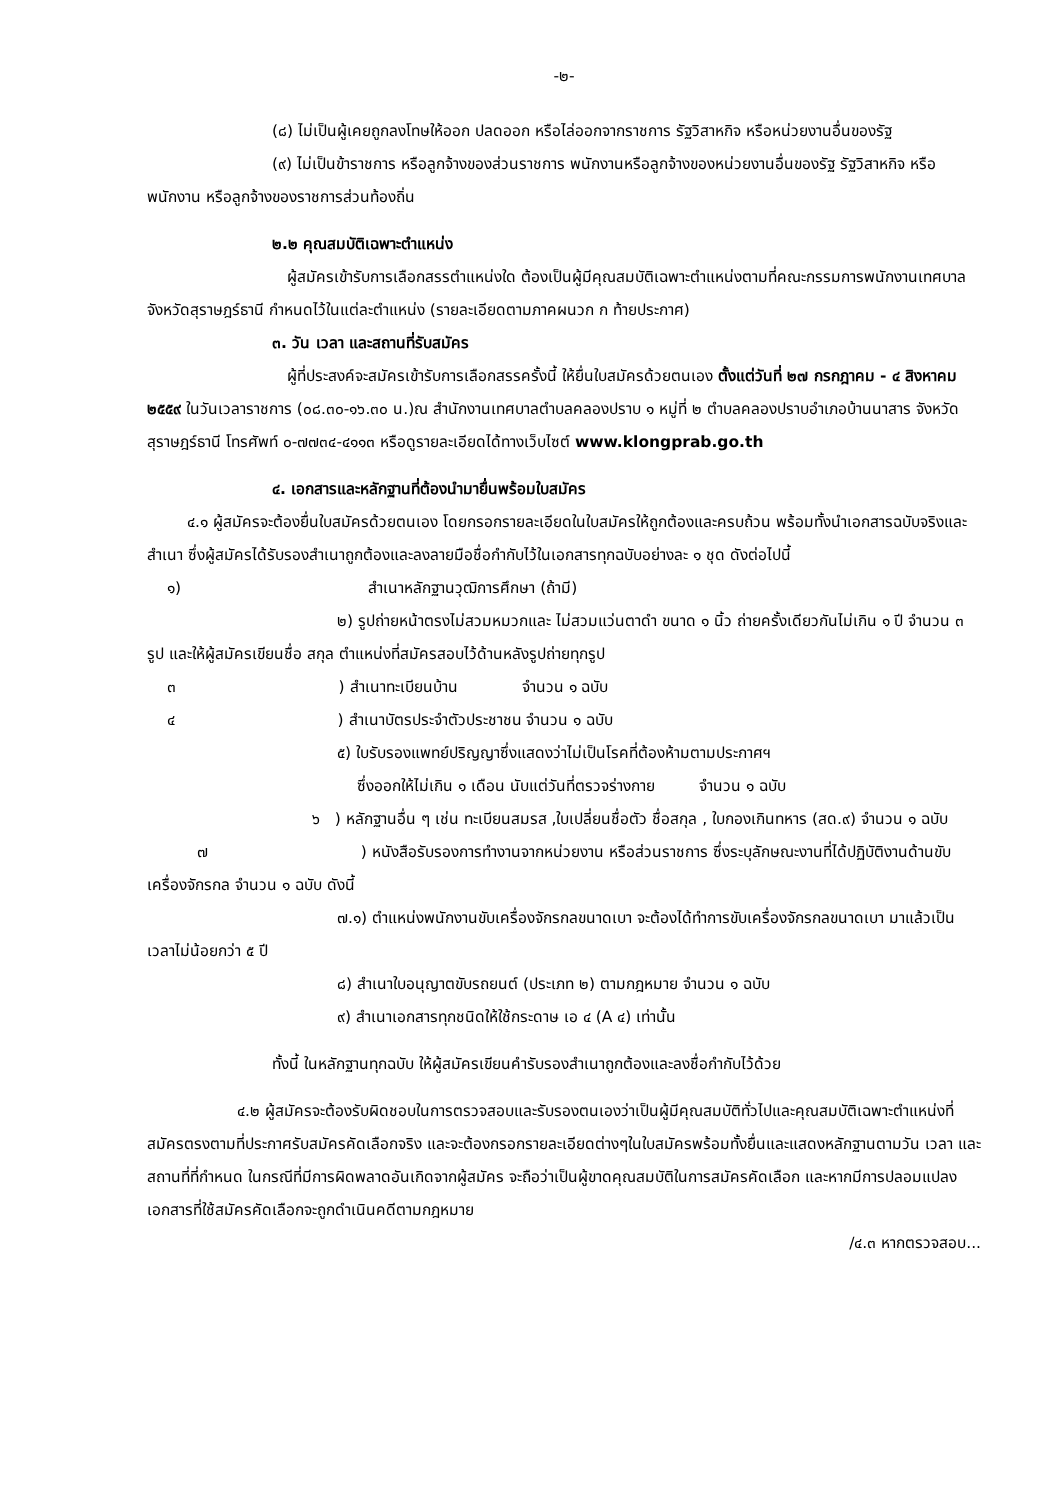-๒-
(๘) ไม่เป็นผู้เคยถูกลงโทษให้ออก ปลดออก หรือไล่ออกจากราชการ รัฐวิสาหกิจ หรือหน่วยงานอื่นของรัฐ
(๙) ไม่เป็นข้าราชการ หรือลูกจ้างของส่วนราชการ พนักงานหรือลูกจ้างของหน่วยงานอื่นของรัฐ รัฐวิสาหกิจ หรือพนักงาน หรือลูกจ้างของราชการส่วนท้องถิ่น
๒.๒ คุณสมบัติเฉพาะตำแหน่ง
ผู้สมัครเข้ารับการเลือกสรรตำแหน่งใด ต้องเป็นผู้มีคุณสมบัติเฉพาะตำแหน่งตามที่คณะกรรมการพนักงานเทศบาลจังหวัดสุราษฎร์ธานี กำหนดไว้ในแต่ละตำแหน่ง (รายละเอียดตามภาคผนวก ก ท้ายประกาศ)
๓. วัน เวลา และสถานที่รับสมัคร
ผู้ที่ประสงค์จะสมัครเข้ารับการเลือกสรรครั้งนี้ ให้ยื่นใบสมัครด้วยตนเอง ตั้งแต่วันที่ ๒๗ กรกฎาคม - ๔ สิงหาคม ๒๕๕๙ ในวันเวลาราชการ (๐๘.๓๐-๑๖.๓๐ น.)ณ สำนักงานเทศบาลตำบลคลองปราบ ๑ หมู่ที่ ๒ ตำบลคลองปราบอำเภอบ้านนาสาร จังหวัดสุราษฎร์ธานี โทรศัพท์ ๐-๗๗๓๔-๔๑๑๓ หรือดูรายละเอียดได้ทางเว็บไซต์ www.klongprab.go.th
๔. เอกสารและหลักฐานที่ต้องนำมายื่นพร้อมใบสมัคร
๔.๑ ผู้สมัครจะต้องยื่นใบสมัครด้วยตนเอง โดยกรอกรายละเอียดในใบสมัครให้ถูกต้องและครบถ้วน พร้อมทั้งนำเอกสารฉบับจริงและสำเนา ซึ่งผู้สมัครได้รับรองสำเนาถูกต้องและลงลายมือชื่อกำกับไว้ในเอกสารทุกฉบับอย่างละ ๑ ชุด ดังต่อไปนี้
๑) สำเนาหลักฐานวุฒิการศึกษา (ถ้ามี)
๒) รูปถ่ายหน้าตรงไม่สวมหมวกและ ไม่สวมแว่นตาดำ ขนาด ๑ นิ้ว ถ่ายครั้งเดียวกันไม่เกิน ๑ ปี จำนวน ๓ รูป และให้ผู้สมัครเขียนชื่อ สกุล ตำแหน่งที่สมัครสอบไว้ด้านหลังรูปถ่ายทุกรูป
๓ ) สำเนาทะเบียนบ้าน จำนวน ๑ ฉบับ
๔ ) สำเนาบัตรประจำตัวประชาชน จำนวน ๑ ฉบับ
๕) ใบรับรองแพทย์ปริญญาซึ่งแสดงว่าไม่เป็นโรคที่ต้องห้ามตามประกาศฯ
ซึ่งออกให้ไม่เกิน ๑ เดือน นับแต่วันที่ตรวจร่างกาย จำนวน ๑ ฉบับ
๖ ) หลักฐานอื่น ๆ เช่น ทะเบียนสมรส ,ใบเปลี่ยนชื่อตัว ชื่อสกุล , ใบกองเกินทหาร (สด.๙) จำนวน ๑ ฉบับ
๗ ) หนังสือรับรองการทำงานจากหน่วยงาน หรือส่วนราชการ ซึ่งระบุลักษณะงานที่ได้ปฏิบัติงานด้านขับเครื่องจักรกล จำนวน ๑ ฉบับ ดังนี้
๗.๑) ตำแหน่งพนักงานขับเครื่องจักรกลขนาดเบา จะต้องได้ทำการขับเครื่องจักรกลขนาดเบา มาแล้วเป็นเวลาไม่น้อยกว่า ๕ ปี
๘) สำเนาใบอนุญาตขับรถยนต์ (ประเภท ๒) ตามกฎหมาย จำนวน ๑ ฉบับ
๙) สำเนาเอกสารทุกชนิดให้ใช้กระดาษ เอ ๔ (A ๔) เท่านั้น
ทั้งนี้ ในหลักฐานทุกฉบับ ให้ผู้สมัครเขียนคำรับรองสำเนาถูกต้องและลงชื่อกำกับไว้ด้วย
๔.๒ ผู้สมัครจะต้องรับผิดชอบในการตรวจสอบและรับรองตนเองว่าเป็นผู้มีคุณสมบัติทั่วไปและคุณสมบัติเฉพาะตำแหน่งที่สมัครตรงตามที่ประกาศรับสมัครคัดเลือกจริง และจะต้องกรอกรายละเอียดต่างๆในใบสมัครพร้อมทั้งยื่นและแสดงหลักฐานตามวัน เวลา และสถานที่ที่กำหนด ในกรณีที่มีการผิดพลาดอันเกิดจากผู้สมัคร จะถือว่าเป็นผู้ขาดคุณสมบัติในการสมัครคัดเลือก และหากมีการปลอมแปลงเอกสารที่ใช้สมัครคัดเลือกจะถูกดำเนินคดีตามกฎหมาย
/๔.๓ หากตรวจสอบ...